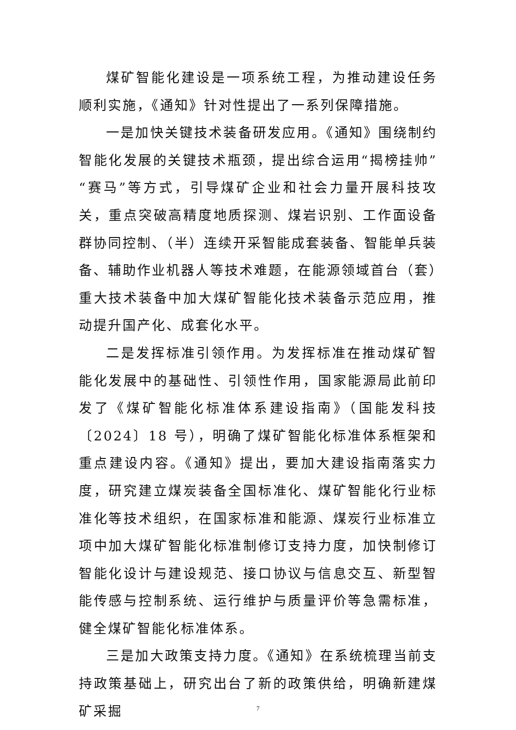煤矿智能化建设是一项系统工程，为推动建设任务顺利实施，《通知》针对性提出了一系列保障措施。
一是加快关键技术装备研发应用。《通知》围绕制约智能化发展的关键技术瓶颈，提出综合运用“揭榜挂帅”“赛马”等方式，引导煤矿企业和社会力量开展科技攻关，重点突破高精度地质探测、煤岩识别、工作面设备群协同控制、（半）连续开采智能成套装备、智能单兵装备、辅助作业机器人等技术难题，在能源领域首台（套）重大技术装备中加大煤矿智能化技术装备示范应用，推动提升国产化、成套化水平。
二是发挥标准引领作用。为发挥标准在推动煤矿智能化发展中的基础性、引领性作用，国家能源局此前印发了《煤矿智能化标准体系建设指南》（国能发科技〔2024〕18 号），明确了煤矿智能化标准体系框架和重点建设内容。《通知》提出，要加大建设指南落实力度，研究建立煤炭装备全国标准化、煤矿智能化行业标准化等技术组织，在国家标准和能源、煤炭行业标准立项中加大煤矿智能化标准制修订支持力度，加快制修订智能化设计与建设规范、接口协议与信息交互、新型智能传感与控制系统、运行维护与质量评价等急需标准，健全煤矿智能化标准体系。
三是加大政策支持力度。《通知》在系统梳理当前支持政策基础上，研究出台了新的政策供给，明确新建煤矿采掘
7